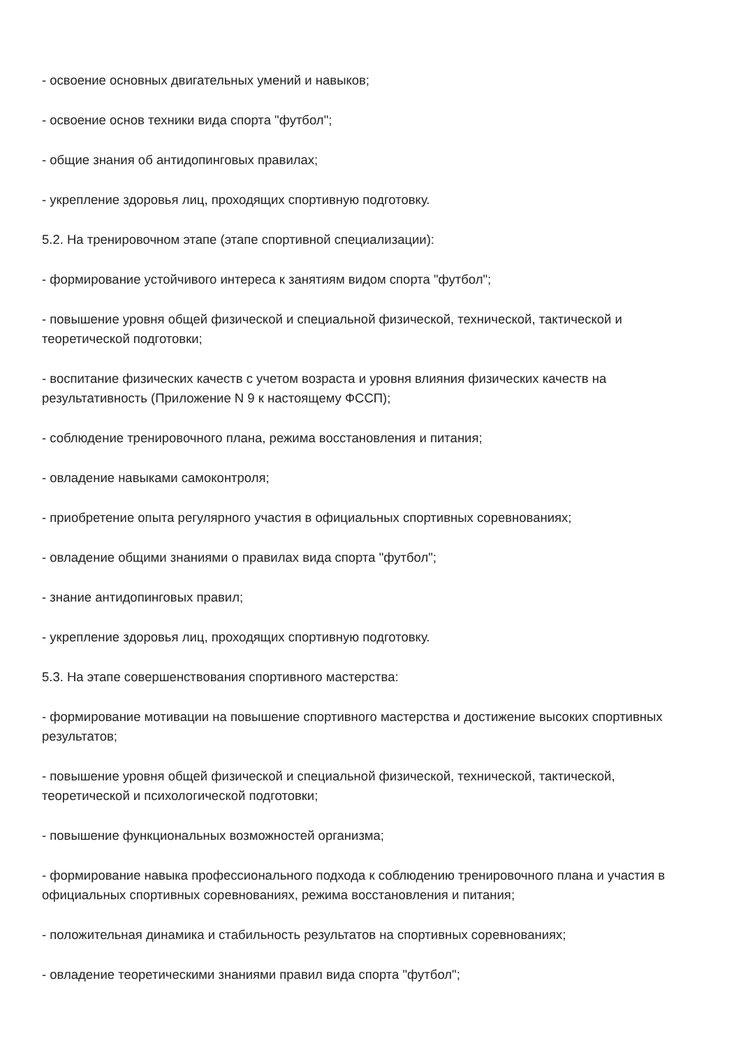- освоение основных двигательных умений и навыков;
- освоение основ техники вида спорта "футбол";
- общие знания об антидопинговых правилах;
- укрепление здоровья лиц, проходящих спортивную подготовку.
5.2. На тренировочном этапе (этапе спортивной специализации):
- формирование устойчивого интереса к занятиям видом спорта "футбол";
- повышение уровня общей физической и специальной физической, технической, тактической и теоретической подготовки;
- воспитание физических качеств с учетом возраста и уровня влияния физических качеств на результативность (Приложение N 9 к настоящему ФССП);
- соблюдение тренировочного плана, режима восстановления и питания;
- овладение навыками самоконтроля;
- приобретение опыта регулярного участия в официальных спортивных соревнованиях;
- овладение общими знаниями о правилах вида спорта "футбол";
- знание антидопинговых правил;
- укрепление здоровья лиц, проходящих спортивную подготовку.
5.3. На этапе совершенствования спортивного мастерства:
- формирование мотивации на повышение спортивного мастерства и достижение высоких спортивных результатов;
- повышение уровня общей физической и специальной физической, технической, тактической, теоретической и психологической подготовки;
- повышение функциональных возможностей организма;
- формирование навыка профессионального подхода к соблюдению тренировочного плана и участия в официальных спортивных соревнованиях, режима восстановления и питания;
- положительная динамика и стабильность результатов на спортивных соревнованиях;
- овладение теоретическими знаниями правил вида спорта "футбол";